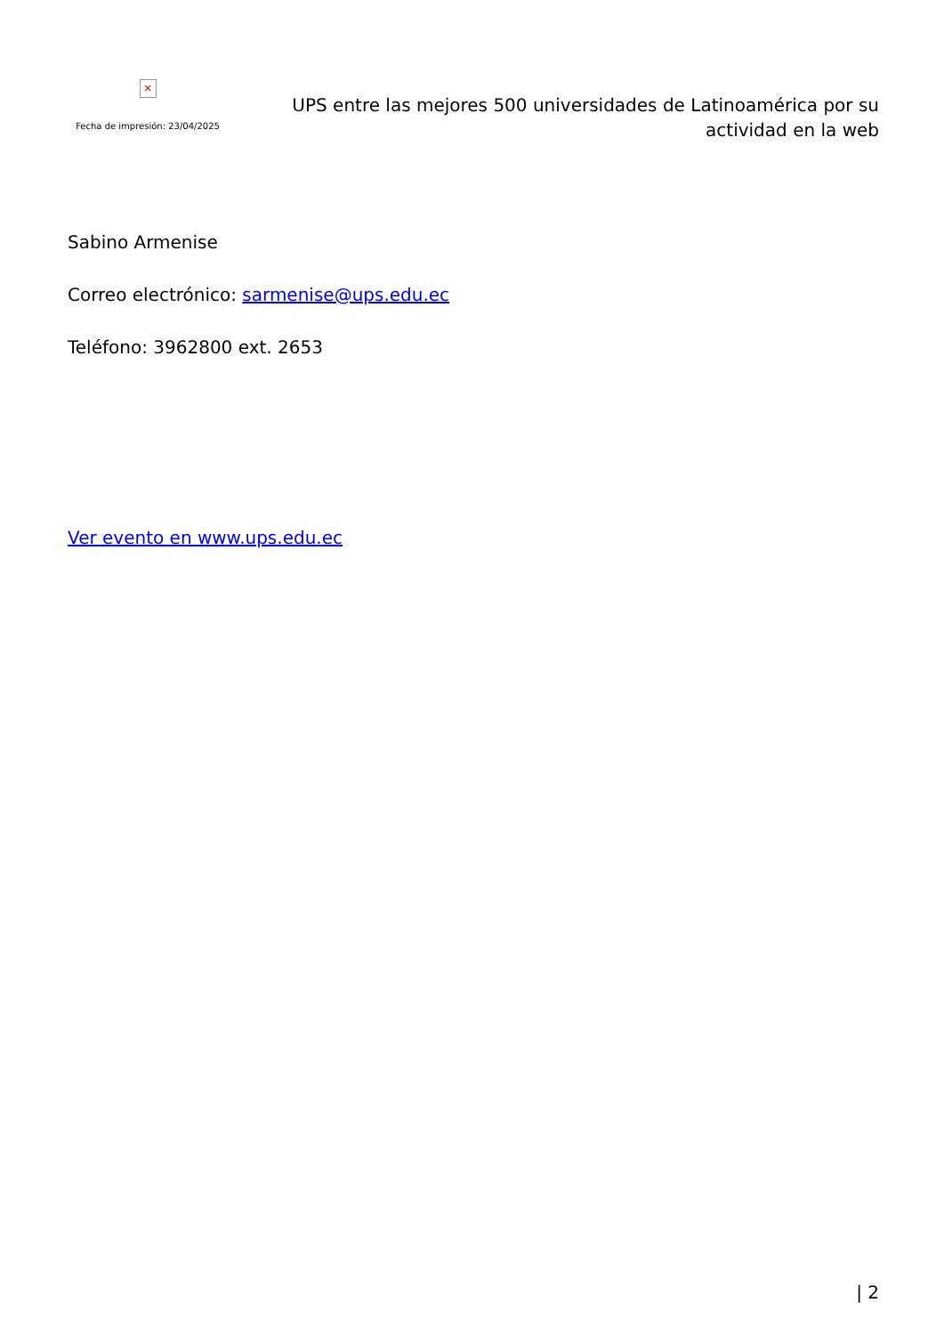✕
Fecha de impresión: 23/04/2025
UPS entre las mejores 500 universidades de Latinoamérica por su actividad en la web
Sabino Armenise
Correo electrónico: sarmenise@ups.edu.ec
Teléfono: 3962800 ext. 2653
Ver evento en www.ups.edu.ec
| 2